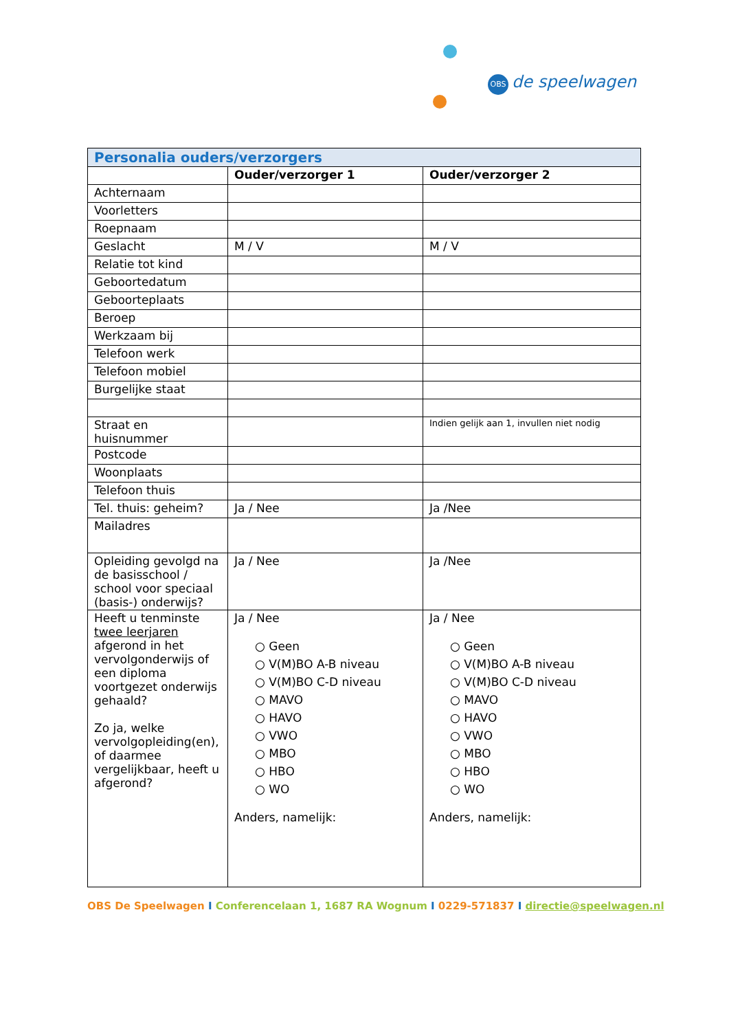OBS de speelwagen
| Personalia ouders/verzorgers | | |
| --- | --- | --- |
| | Ouder/verzorger 1 | Ouder/verzorger 2 |
| Achternaam | | |
| Voorletters | | |
| Roepnaam | | |
| Geslacht | M / V | M / V |
| Relatie tot kind | | |
| Geboortedatum | | |
| Geboorteplaats | | |
| Beroep | | |
| Werkzaam bij | | |
| Telefoon werk | | |
| Telefoon mobiel | | |
| Burgelijke staat | | |
| Straat en huisnummer | | Indien gelijk aan 1, invullen niet nodig |
| Postcode | | |
| Woonplaats | | |
| Telefoon thuis | | |
| Tel. thuis: geheim? | Ja / Nee | Ja /Nee |
| Mailadres | | |
| Opleiding gevolgd na de basisschool / school voor speciaal (basis-) onderwijs? | Ja / Nee | Ja /Nee |
| Heeft u tenminste twee leerjaren afgerond in het vervolgonderwijs of een diploma voortgezet onderwijs gehaald? Zo ja, welke vervolgopleiding(en), of daarmee vergelijkbaar, heeft u afgerond? | Ja / Nee ○ Geen ○ V(M)BO A-B niveau ○ V(M)BO C-D niveau ○ MAVO ○ HAVO ○ VWO ○ MBO ○ HBO ○ WO Anders, namelijk: | Ja / Nee ○ Geen ○ V(M)BO A-B niveau ○ V(M)BO C-D niveau ○ MAVO ○ HAVO ○ VWO ○ MBO ○ HBO ○ WO Anders, namelijk: |
OBS De Speelwagen I Conferencelaan 1, 1687 RA Wognum I 0229-571837 I directie@speelwagen.nl